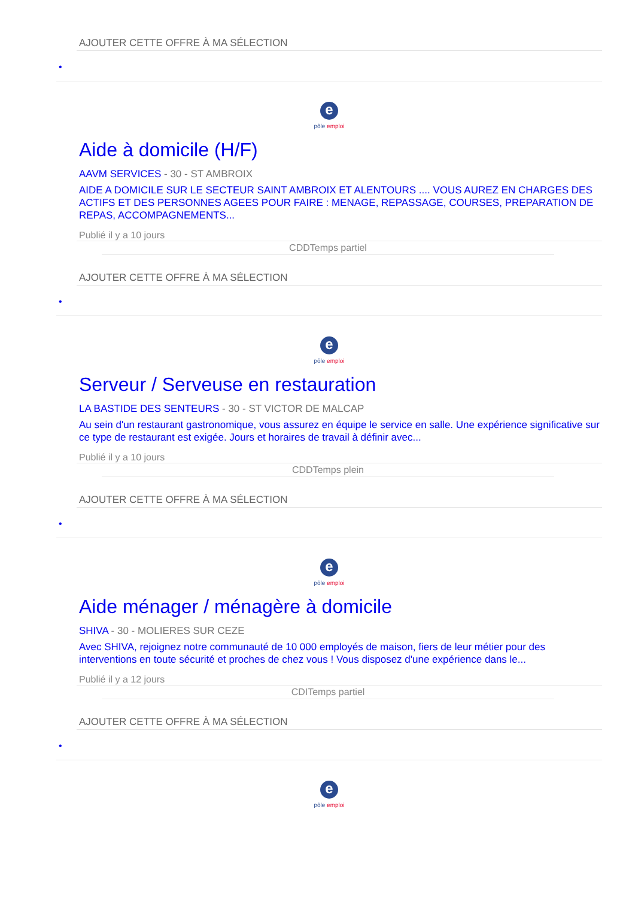AJOUTER CETTE OFFRE À MA SÉLECTION
•
e
pôle emploi
Aide à domicile (H/F)
AAVM SERVICES - 30 - ST AMBROIX
AIDE A DOMICILE SUR LE SECTEUR SAINT AMBROIX ET ALENTOURS .... VOUS AUREZ EN CHARGES DES ACTIFS ET DES PERSONNES AGEES POUR FAIRE : MENAGE, REPASSAGE, COURSES, PREPARATION DE REPAS, ACCOMPAGNEMENTS...
Publié il y a 10 jours
CDDTemps partiel
AJOUTER CETTE OFFRE À MA SÉLECTION
•
e
pôle emploi
Serveur / Serveuse en restauration
LA BASTIDE DES SENTEURS - 30 - ST VICTOR DE MALCAP
Au sein d'un restaurant gastronomique, vous assurez en équipe le service en salle. Une expérience significative sur ce type de restaurant est exigée. Jours et horaires de travail à définir avec...
Publié il y a 10 jours
CDDTemps plein
AJOUTER CETTE OFFRE À MA SÉLECTION
•
e
pôle emploi
Aide ménager / ménagère à domicile
SHIVA - 30 - MOLIERES SUR CEZE
Avec SHIVA, rejoignez notre communauté de 10 000 employés de maison, fiers de leur métier pour des interventions en toute sécurité et proches de chez vous ! Vous disposez d'une expérience dans le...
Publié il y a 12 jours
CDITemps partiel
AJOUTER CETTE OFFRE À MA SÉLECTION
•
e
pôle emploi